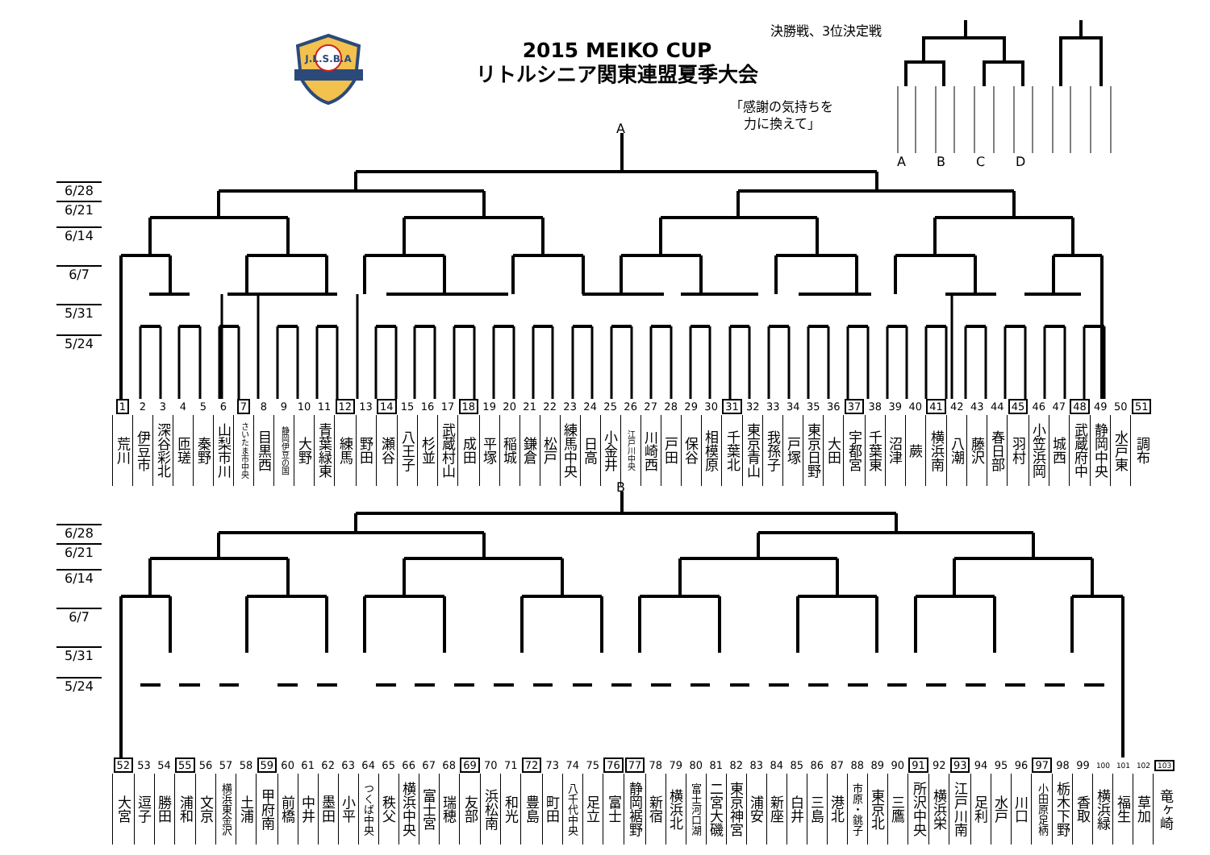J.L.S.B.A
2015 MEIKO CUP
リトルシニア関東連盟夏季大会
決勝戦、3位決定戦
「感謝の気持ちを
力に換えて」
ABCD
A
6/28
6/21
6/14
6/7
5/31
5/24
| 1 | 2 | 3 | 4 | 5 | 6 | 7 | 8 | 9 | 10 | 11 | 12 | 13 | 14 | 15 | 16 | 17 | 18 | 19 | 20 | 21 | 22 | 23 | 24 | 25 | 26 | 27 | 28 | 29 | 30 | 31 | 32 | 33 | 34 | 35 | 36 | 37 | 38 | 39 | 40 | 41 | 42 | 43 | 44 | 45 | 46 | 47 | 48 | 49 | 50 | 51 |
| 荒川 | 伊豆市 | 深谷彩北 | 匝瑳 | 秦野 | 山梨市川 | さいたま市中央 | 目黒西 | 静岡伊豆の国 | 大野 | 青葉緑東 | 練馬 | 野田 | 瀬谷 | 八王子 | 杉並 | 武蔵村山 | 成田 | 平塚 | 稲城 | 鎌倉 | 松戸 | 練馬中央 | 日高 | 小金井 | 江戸川中央 | 川崎西 | 戸田 | 保谷 | 相模原 | 千葉北 | 東京青山 | 我孫子 | 戸塚 | 東京日野 | 大田 | 宇都宮 | 千葉東 | 沼津 | 蕨 | 横浜南 | 八潮 | 藤沢 | 春日部 | 羽村 | 小笠浜岡 | 城西 | 武蔵府中 | 静岡中央 | 水戸東 | 調布 |
B
6/28
6/21
6/14
6/7
5/31
5/24
| 52 | 53 | 54 | 55 | 56 | 57 | 58 | 59 | 60 | 61 | 62 | 63 | 64 | 65 | 66 | 67 | 68 | 69 | 70 | 71 | 72 | 73 | 74 | 75 | 76 | 77 | 78 | 79 | 80 | 81 | 82 | 83 | 84 | 85 | 86 | 87 | 88 | 89 | 90 | 91 | 92 | 93 | 94 | 95 | 96 | 97 | 98 | 99 | 100 | 101 | 102 | 103 |
| 大宮 | 逗子 | 勝田 | 浦和 | 文京 | 横浜東金沢 | 土浦 | 甲府南 | 前橋 | 中井 | 墨田 | 小平 | つくば中央 | 秩父 | 横浜中央 | 富士宮 | 瑞穂 | 友部 | 浜松南 | 和光 | 豊島 | 町田 | 八千代中央 | 足立 | 富士 | 静岡裾野 | 新宿 | 横浜北 | 富士河口湖 | 二宮大磯 | 東京神宮 | 浦安 | 新座 | 白井 | 三島 | 港北 | 市原・銚子 | 東京北 | 三鷹 | 所沢中央 | 横浜栄 | 江戸川南 | 足利 | 水戸 | 川口 | 小田原足柄 | 栃木下野 | 香取 | 横浜緑 | 福生 | 草加 | 竜ヶ崎 |